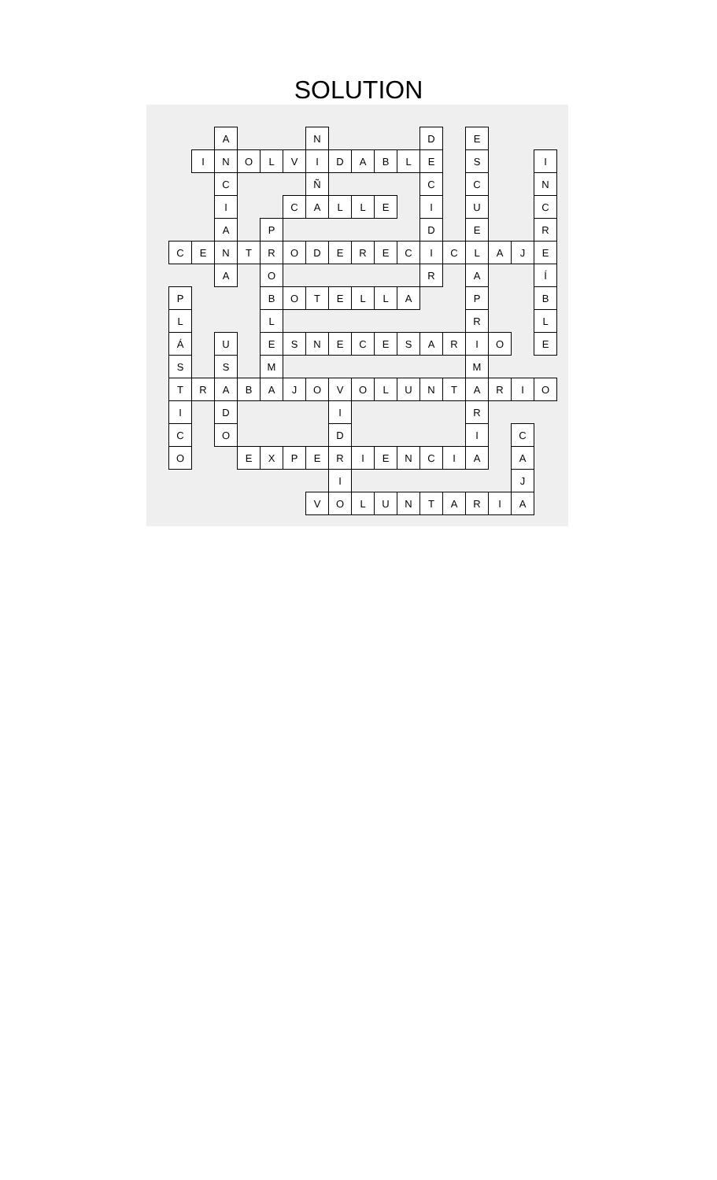SOLUTION
| | | A | | | | N | | | | | D | | E | | | |
| | I | N | O | L | V | I | D | A | B | L | E | | S | | | I |
| | | C | | | | Ñ | | | | | C | | C | | | N |
| | | I | | | C | A | L | L | E | | I | | U | | | C |
| | | A | | P | | | | | | | D | | E | | | R |
| C | E | N | T | R | O | D | E | R | E | C | I | C | L | A | J | E |
| | | A | | O | | | | | | | R | | A | | | Í |
| P | | | | B | O | T | E | L | L | A | | | P | | | B |
| L | | | | L | | | | | | | | | R | | | L |
| Á | | U | | E | S | N | E | C | E | S | A | R | I | O | | E |
| S | | S | | M | | | | | | | | | M | | | |
| T | R | A | B | A | J | O | V | O | L | U | N | T | A | R | I | O |
| I | | D | | | | | I | | | | | | R | | | |
| C | | O | | | | | D | | | | | | I | | C | |
| O | | | E | X | P | E | R | I | E | N | C | I | A | | A | |
| | | | | | | | I | | | | | | | | J | |
| | | | | | | V | O | L | U | N | T | A | R | I | A | |